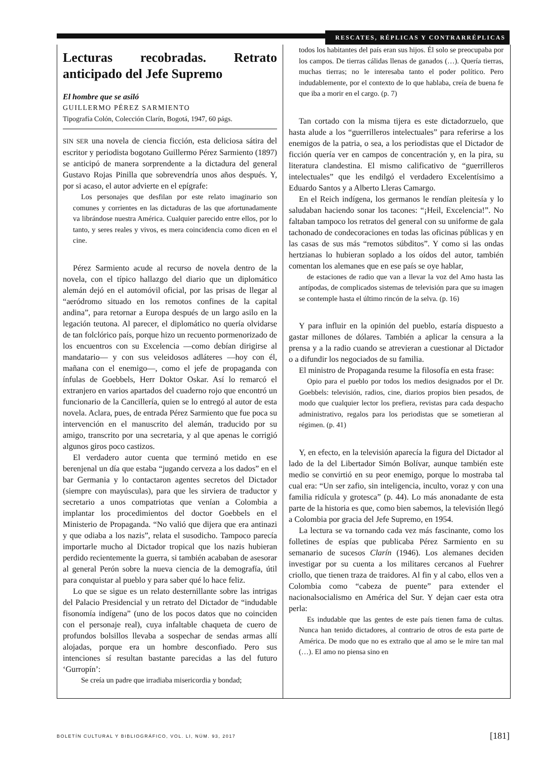RESCATES, RÉPLICAS Y CONTRARRÉPLICAS
Lecturas recobradas. Retrato anticipado del Jefe Supremo
El hombre que se asiló
GUILLERMO PÉREZ SARMIENTO
Tipografía Colón, Colección Clarín, Bogotá, 1947, 60 págs.
SIN SER una novela de ciencia ficción, esta deliciosa sátira del escritor y periodista bogotano Guillermo Pérez Sarmiento (1897) se anticipó de manera sorprendente a la dictadura del general Gustavo Rojas Pinilla que sobrevendría unos años después. Y, por si acaso, el autor advierte en el epígrafe:
Los personajes que desfilan por este relato imaginario son comunes y corrientes en las dictaduras de las que afortunadamente va librándose nuestra América. Cualquier parecido entre ellos, por lo tanto, y seres reales y vivos, es mera coincidencia como dicen en el cine.
Pérez Sarmiento acude al recurso de novela dentro de la novela, con el típico hallazgo del diario que un diplomático alemán dejó en el automóvil oficial, por las prisas de llegar al “aeródromo situado en los remotos confines de la capital andina”, para retornar a Europa después de un largo asilo en la legación teutona. Al parecer, el diplomático no quería olvidarse de tan folclórico país, porque hizo un recuento pormenorizado de los encuentros con su Excelencia —como debían dirigirse al mandatario— y con sus veleidosos adláteres —hoy con él, mañana con el enemigo—, como el jefe de propaganda con ínfulas de Goebbels, Herr Doktor Oskar. Así lo remarcó el extranjero en varios apartados del cuaderno rojo que encontró un funcionario de la Cancillería, quien se lo entregó al autor de esta novela. Aclara, pues, de entrada Pérez Sarmiento que fue poca su intervención en el manuscrito del alemán, traducido por su amigo, transcrito por una secretaria, y al que apenas le corrigió algunos giros poco castizos.
El verdadero autor cuenta que terminó metido en ese berenjenal un día que estaba “jugando cerveza a los dados” en el bar Germania y lo contactaron agentes secretos del Dictador (siempre con mayúsculas), para que les sirviera de traductor y secretario a unos compatriotas que venían a Colombia a implantar los procedimientos del doctor Goebbels en el Ministerio de Propaganda. “No valió que dijera que era antinazi y que odiaba a los nazis”, relata el susodicho. Tampoco parecía importarle mucho al Dictador tropical que los nazis hubieran perdido recientemente la guerra, si también acababan de asesorar al general Perón sobre la nueva ciencia de la demografía, útil para conquistar al pueblo y para saber qué lo hace feliz.
Lo que se sigue es un relato desternillante sobre las intrigas del Palacio Presidencial y un retrato del Dictador de “indudable fisonomía indígena” (uno de los pocos datos que no coinciden con el personaje real), cuya infaltable chaqueta de cuero de profundos bolsillos llevaba a sospechar de sendas armas allí alojadas, porque era un hombre desconfiado. Pero sus intenciones sí resultan bastante parecidas a las del futuro ‘Gurropín’:
Se creía un padre que irradiaba misericordia y bondad;
todos los habitantes del país eran sus hijos. Él solo se preocupaba por los campos. De tierras cálidas llenas de ganados (…). Quería tierras, muchas tierras; no le interesaba tanto el poder político. Pero indudablemente, por el contexto de lo que hablaba, creía de buena fe que iba a morir en el cargo. (p. 7)
Tan cortado con la misma tijera es este dictadorzuelo, que hasta alude a los “guerrilleros intelectuales” para referirse a los enemigos de la patria, o sea, a los periodistas que el Dictador de ficción quería ver en campos de concentración y, en la pira, su literatura clandestina. El mismo calificativo de “guerrilleros intelectuales” que les endilgó el verdadero Excelentísimo a Eduardo Santos y a Alberto Lleras Camargo.
En el Reich indígena, los germanos le rendían pleitesía y lo saludaban haciendo sonar los tacones: “¡Heil, Excelencia!”. No faltaban tampoco los retratos del general con su uniforme de gala tachonado de condecoraciones en todas las oficinas públicas y en las casas de sus más “remotos súbditos”. Y como si las ondas hertzianas lo hubieran soplado a los oídos del autor, también comentan los alemanes que en ese país se oye hablar,
de estaciones de radio que van a llevar la voz del Amo hasta las antípodas, de complicados sistemas de televisión para que su imagen se contemple hasta el último rincón de la selva. (p. 16)
Y para influir en la opinión del pueblo, estaría dispuesto a gastar millones de dólares. También a aplicar la censura a la prensa y a la radio cuando se atrevieran a cuestionar al Dictador o a difundir los negociados de su familia.
El ministro de Propaganda resume la filosofía en esta frase:
Opio para el pueblo por todos los medios designados por el Dr. Goebbels: televisión, radios, cine, diarios propios bien pesados, de modo que cualquier lector los prefiera, revistas para cada despacho administrativo, regalos para los periodistas que se sometieran al régimen. (p. 41)
Y, en efecto, en la televisión aparecía la figura del Dictador al lado de la del Libertador Simón Bolívar, aunque también este medio se convirtió en su peor enemigo, porque lo mostraba tal cual era: “Un ser zafio, sin inteligencia, inculto, voraz y con una familia ridícula y grotesca” (p. 44). Lo más anonadante de esta parte de la historia es que, como bien sabemos, la televisión llegó a Colombia por gracia del Jefe Supremo, en 1954.
La lectura se va tornando cada vez más fascinante, como los folletines de espías que publicaba Pérez Sarmiento en su semanario de sucesos Clarín (1946). Los alemanes deciden investigar por su cuenta a los militares cercanos al Fuehrer criollo, que tienen traza de traidores. Al fin y al cabo, ellos ven a Colombia como “cabeza de puente” para extender el nacionalsocialismo en América del Sur. Y dejan caer esta otra perla:
Es indudable que las gentes de este país tienen fama de cultas. Nunca han tenido dictadores, al contrario de otros de esta parte de América. De modo que no es extraño que al amo se le mire tan mal (…). El amo no piensa sino en
BOLETÍN CULTURAL Y BIBLIOGRÁFICO, VOL. LI, NÚM. 93, 2017 [181]